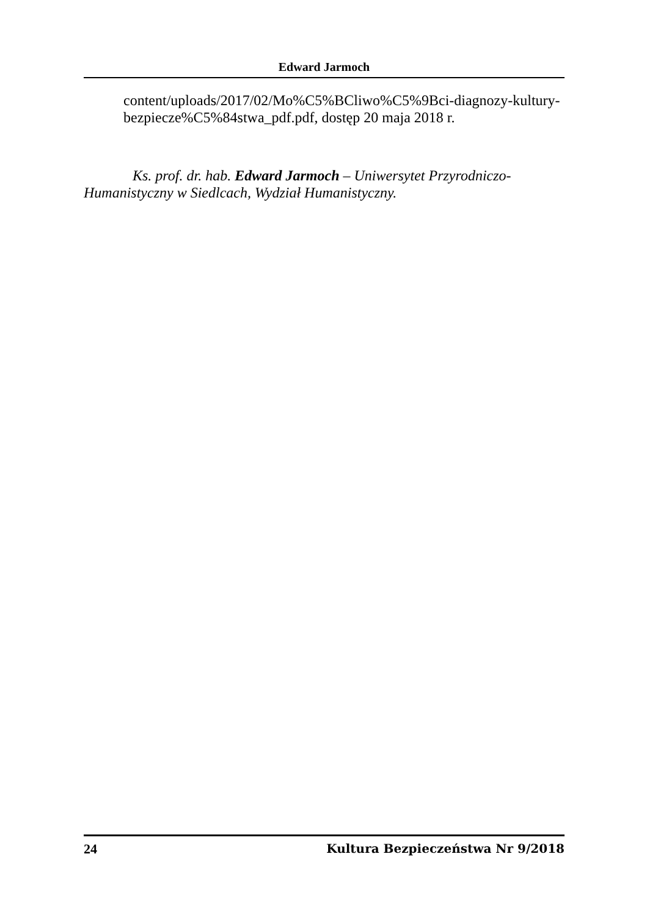Edward Jarmoch
content/uploads/2017/02/Mo%C5%BCliwo%C5%9Bci-diagnozy-kultury-bezpiecze%C5%84stwa_pdf.pdf, dostęp 20 maja 2018 r.
Ks. prof. dr. hab. Edward Jarmoch – Uniwersytet Przyrodniczo-Humanistyczny w Siedlcach, Wydział Humanistyczny.
24 Kultura Bezpieczeństwa Nr 9/2018